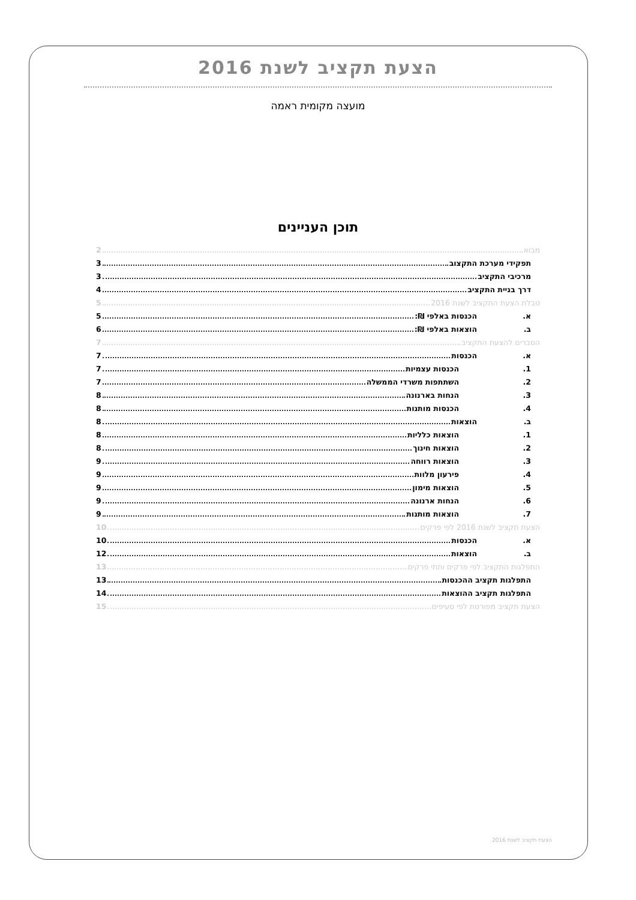הצעת תקציב לשנת 2016
מועצה מקומית ראמה
תוכן העניינים
מבוא 2
תפקידי מערכת התקצוב 3
מרכיבי התקציב 3
דרך בניית התקציב 4
טבלת הצעת התקציב לשנת 2016 5
א. הכנסות באלפי ₪: 5
ב. הוצאות באלפי ₪: 6
הסברים להצעת התקציב 7
א. הכנסות 7
1. הכנסות עצמיות 7
2. השתתפות משרדי הממשלה 7
3. הנחות בארנונה 8
4. הכנסות מותנות 8
ב. הוצאות 8
1. הוצאות כלליות 8
2. הוצאות חינוך 8
3. הוצאות רווחה 9
4. פירעון מלוות 9
5. הוצאות מימון 9
6. הנחות ארנונה 9
7. הוצאות מותנות 9
הצעת תקציב לשנת 2016 לפי פרקים 10
א. הכנסות 10
ב. הוצאות 12
התפלגות התקציב לפי פרקים ותתי פרקים 13
התפלגות תקציב ההכנסות 13
התפלגות תקציב ההוצאות 14
הצעת תקציב מפורטת לפי סעיפים 15
הצעת תקציב לשנת 2016